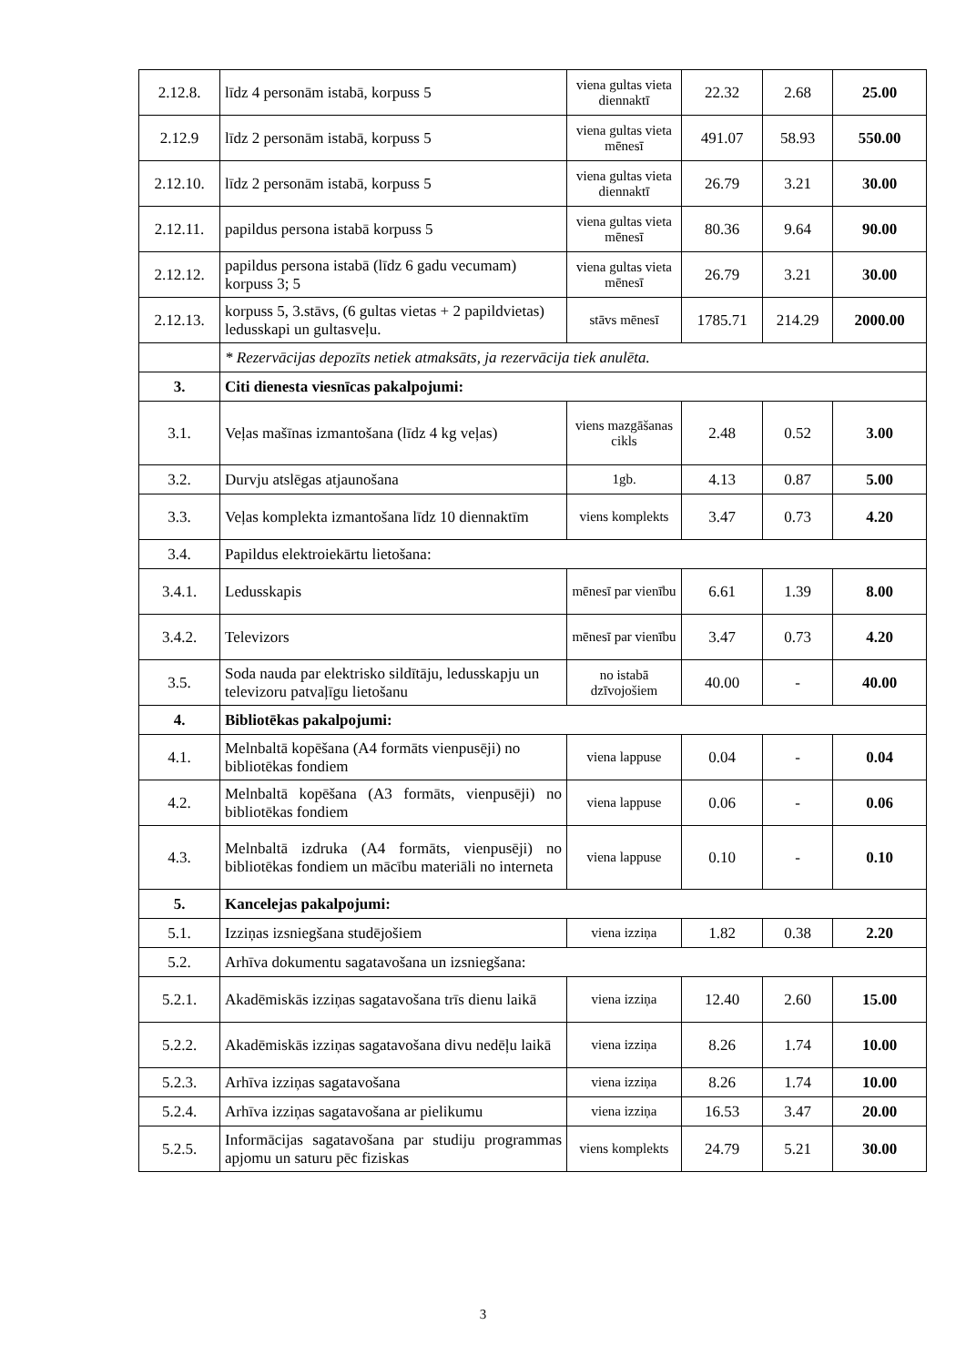| 2.12.8. | līdz 4 personām istabā, korpuss 5 | viena gultas vieta diennaktī | 22.32 | 2.68 | 25.00 |
| 2.12.9 | līdz 2 personām istabā, korpuss 5 | viena gultas vieta mēnesī | 491.07 | 58.93 | 550.00 |
| 2.12.10. | līdz 2 personām istabā, korpuss 5 | viena gultas vieta diennaktī | 26.79 | 3.21 | 30.00 |
| 2.12.11. | papildus persona istabā korpuss 5 | viena gultas vieta mēnesī | 80.36 | 9.64 | 90.00 |
| 2.12.12. | papildus persona istabā (līdz 6 gadu vecumam) korpuss 3; 5 | viena gultas vieta mēnesī | 26.79 | 3.21 | 30.00 |
| 2.12.13. | korpuss 5, 3.stāvs, (6 gultas vietas + 2 papildvietas) ledusskapi un gultasveļu. | stāvs mēnesī | 1785.71 | 214.29 | 2000.00 |
| | * Rezervācijas depozīts netiek atmaksāts, ja rezervācija tiek anulēta. | | | | |
| 3. | Citi dienesta viesnīcas pakalpojumi: | | | | |
| 3.1. | Veļas mašīnas izmantošana (līdz 4 kg veļas) | viens mazgāšanas cikls | 2.48 | 0.52 | 3.00 |
| 3.2. | Durvju atslēgas atjaunošana | 1gb. | 4.13 | 0.87 | 5.00 |
| 3.3. | Veļas komplekta izmantošana līdz 10 diennaktīm | viens komplekts | 3.47 | 0.73 | 4.20 |
| 3.4. | Papildus elektroiekārtu lietošana: | | | | |
| 3.4.1. | Ledusskapis | mēnesī par vienību | 6.61 | 1.39 | 8.00 |
| 3.4.2. | Televizors | mēnesī par vienību | 3.47 | 0.73 | 4.20 |
| 3.5. | Soda nauda par elektrisko sildītāju, ledusskapju un televizoru patvaļīgu lietošanu | no istabā dzīvojošiem | 40.00 | - | 40.00 |
| 4. | Bibliotēkas pakalpojumi: | | | | |
| 4.1. | Melnbaltā kopēšana (A4 formāts vienpusēji) no bibliotēkas fondiem | viena lappuse | 0.04 | - | 0.04 |
| 4.2. | Melnbaltā kopēšana (A3 formāts, vienpusēji) no bibliotēkas fondiem | viena lappuse | 0.06 | - | 0.06 |
| 4.3. | Melnbaltā izdruka (A4 formāts, vienpusēji) no bibliotēkas fondiem un mācību materiāli no interneta | viena lappuse | 0.10 | - | 0.10 |
| 5. | Kancelejas pakalpojumi: | | | | |
| 5.1. | Izziņas izsniegšana studējošiem | viena izziņa | 1.82 | 0.38 | 2.20 |
| 5.2. | Arhīva dokumentu sagatavošana un izsniegšana: | | | | |
| 5.2.1. | Akadēmiskās izziņas sagatavošana trīs dienu laikā | viena izziņa | 12.40 | 2.60 | 15.00 |
| 5.2.2. | Akadēmiskās izziņas sagatavošana divu nedēļu laikā | viena izziņa | 8.26 | 1.74 | 10.00 |
| 5.2.3. | Arhīva izziņas sagatavošana | viena izziņa | 8.26 | 1.74 | 10.00 |
| 5.2.4. | Arhīva izziņas sagatavošana ar pielikumu | viena izziņa | 16.53 | 3.47 | 20.00 |
| 5.2.5. | Informācijas sagatavošana par studiju programmas apjomu un saturu pēc fiziskas | viens komplekts | 24.79 | 5.21 | 30.00 |
3